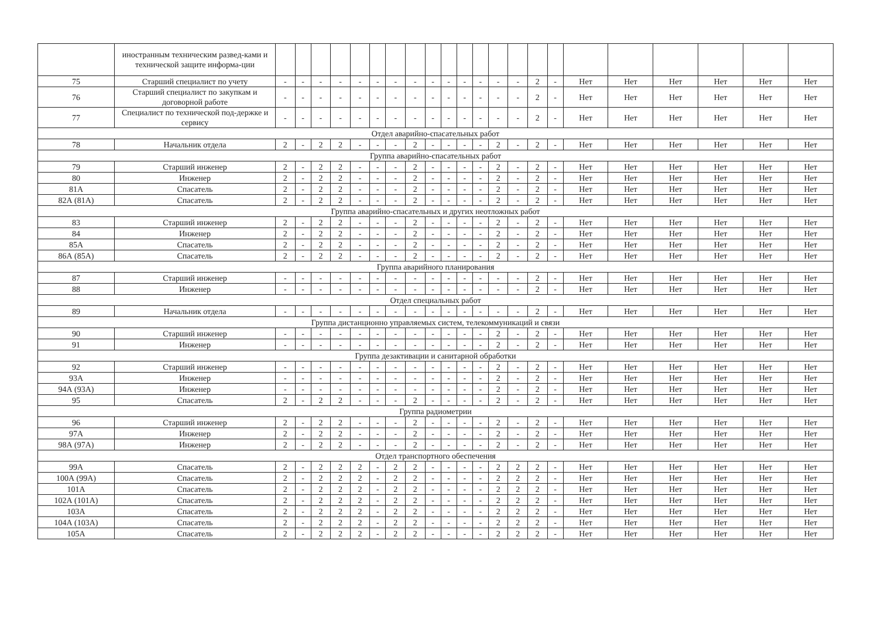| | иностранным техническим развед-ками и технической защите информа-ции | | | | | | | | | | | | | | | | | | | | | | |
| 75 | Старший специалист по учету | - | - | - | - | - | - | - | - | - | - | - | - | - | - | 2 | - | Нет | Нет | Нет | Нет | Нет | Нет |
| 76 | Старший специалист по закупкам и договорной работе | - | - | - | - | - | - | - | - | - | - | - | - | - | - | 2 | - | Нет | Нет | Нет | Нет | Нет | Нет |
| 77 | Специалист по технической под-держке и сервису | - | - | - | - | - | - | - | - | - | - | - | - | - | - | 2 | - | Нет | Нет | Нет | Нет | Нет | Нет |
| Отдел аварийно-спасательных работ | | | | | | | | | | | | | | | | | | | | | | | |
| 78 | Начальник отдела | 2 | - | 2 | 2 | - | - | - | 2 | - | - | - | - | 2 | - | 2 | - | Нет | Нет | Нет | Нет | Нет | Нет |
| Группа аварийно-спасательных работ | | | | | | | | | | | | | | | | | | | | | | | |
| 79 | Старший инженер | 2 | - | 2 | 2 | - | - | - | 2 | - | - | - | - | 2 | - | 2 | - | Нет | Нет | Нет | Нет | Нет | Нет |
| 80 | Инженер | 2 | - | 2 | 2 | - | - | - | 2 | - | - | - | - | 2 | - | 2 | - | Нет | Нет | Нет | Нет | Нет | Нет |
| 81А | Спасатель | 2 | - | 2 | 2 | - | - | - | 2 | - | - | - | - | 2 | - | 2 | - | Нет | Нет | Нет | Нет | Нет | Нет |
| 82А (81А) | Спасатель | 2 | - | 2 | 2 | - | - | - | 2 | - | - | - | - | 2 | - | 2 | - | Нет | Нет | Нет | Нет | Нет | Нет |
| Группа аварийно-спасательных и других неотложных работ | | | | | | | | | | | | | | | | | | | | | | | |
| 83 | Старший инженер | 2 | - | 2 | 2 | - | - | - | 2 | - | - | - | - | 2 | - | 2 | - | Нет | Нет | Нет | Нет | Нет | Нет |
| 84 | Инженер | 2 | - | 2 | 2 | - | - | - | 2 | - | - | - | - | 2 | - | 2 | - | Нет | Нет | Нет | Нет | Нет | Нет |
| 85А | Спасатель | 2 | - | 2 | 2 | - | - | - | 2 | - | - | - | - | 2 | - | 2 | - | Нет | Нет | Нет | Нет | Нет | Нет |
| 86А (85А) | Спасатель | 2 | - | 2 | 2 | - | - | - | 2 | - | - | - | - | 2 | - | 2 | - | Нет | Нет | Нет | Нет | Нет | Нет |
| Группа аварийного планирования | | | | | | | | | | | | | | | | | | | | | | | |
| 87 | Старший инженер | - | - | - | - | - | - | - | - | - | - | - | - | - | - | 2 | - | Нет | Нет | Нет | Нет | Нет | Нет |
| 88 | Инженер | - | - | - | - | - | - | - | - | - | - | - | - | - | - | 2 | - | Нет | Нет | Нет | Нет | Нет | Нет |
| Отдел специальных работ | | | | | | | | | | | | | | | | | | | | | | | |
| 89 | Начальник отдела | - | - | - | - | - | - | - | - | - | - | - | - | - | - | 2 | - | Нет | Нет | Нет | Нет | Нет | Нет |
| Группа дистанционно управляемых систем, телекоммуникаций и связи | | | | | | | | | | | | | | | | | | | | | | | |
| 90 | Старший инженер | - | - | - | - | - | - | - | - | - | - | - | - | 2 | - | 2 | - | Нет | Нет | Нет | Нет | Нет | Нет |
| 91 | Инженер | - | - | - | - | - | - | - | - | - | - | - | - | 2 | - | 2 | - | Нет | Нет | Нет | Нет | Нет | Нет |
| Группа дезактивации и санитарной обработки | | | | | | | | | | | | | | | | | | | | | | | |
| 92 | Старший инженер | - | - | - | - | - | - | - | - | - | - | - | - | 2 | - | 2 | - | Нет | Нет | Нет | Нет | Нет | Нет |
| 93А | Инженер | - | - | - | - | - | - | - | - | - | - | - | - | 2 | - | 2 | - | Нет | Нет | Нет | Нет | Нет | Нет |
| 94А (93А) | Инженер | - | - | - | - | - | - | - | - | - | - | - | - | 2 | - | 2 | - | Нет | Нет | Нет | Нет | Нет | Нет |
| 95 | Спасатель | 2 | - | 2 | 2 | - | - | - | 2 | - | - | - | - | 2 | - | 2 | - | Нет | Нет | Нет | Нет | Нет | Нет |
| Группа радиометрии | | | | | | | | | | | | | | | | | | | | | | | |
| 96 | Старший инженер | 2 | - | 2 | 2 | - | - | - | 2 | - | - | - | - | 2 | - | 2 | - | Нет | Нет | Нет | Нет | Нет | Нет |
| 97А | Инженер | 2 | - | 2 | 2 | - | - | - | 2 | - | - | - | - | 2 | - | 2 | - | Нет | Нет | Нет | Нет | Нет | Нет |
| 98А (97А) | Инженер | 2 | - | 2 | 2 | - | - | - | 2 | - | - | - | - | 2 | - | 2 | - | Нет | Нет | Нет | Нет | Нет | Нет |
| Отдел транспортного обеспечения | | | | | | | | | | | | | | | | | | | | | | | |
| 99А | Спасатель | 2 | - | 2 | 2 | 2 | - | 2 | 2 | - | - | - | - | 2 | 2 | 2 | - | Нет | Нет | Нет | Нет | Нет | Нет |
| 100А (99А) | Спасатель | 2 | - | 2 | 2 | 2 | - | 2 | 2 | - | - | - | - | 2 | 2 | 2 | - | Нет | Нет | Нет | Нет | Нет | Нет |
| 101А | Спасатель | 2 | - | 2 | 2 | 2 | - | 2 | 2 | - | - | - | - | 2 | 2 | 2 | - | Нет | Нет | Нет | Нет | Нет | Нет |
| 102А (101А) | Спасатель | 2 | - | 2 | 2 | 2 | - | 2 | 2 | - | - | - | - | 2 | 2 | 2 | - | Нет | Нет | Нет | Нет | Нет | Нет |
| 103А | Спасатель | 2 | - | 2 | 2 | 2 | - | 2 | 2 | - | - | - | - | 2 | 2 | 2 | - | Нет | Нет | Нет | Нет | Нет | Нет |
| 104А (103А) | Спасатель | 2 | - | 2 | 2 | 2 | - | 2 | 2 | - | - | - | - | 2 | 2 | 2 | - | Нет | Нет | Нет | Нет | Нет | Нет |
| 105А | Спасатель | 2 | - | 2 | 2 | 2 | - | 2 | 2 | - | - | - | - | 2 | 2 | 2 | - | Нет | Нет | Нет | Нет | Нет | Нет |